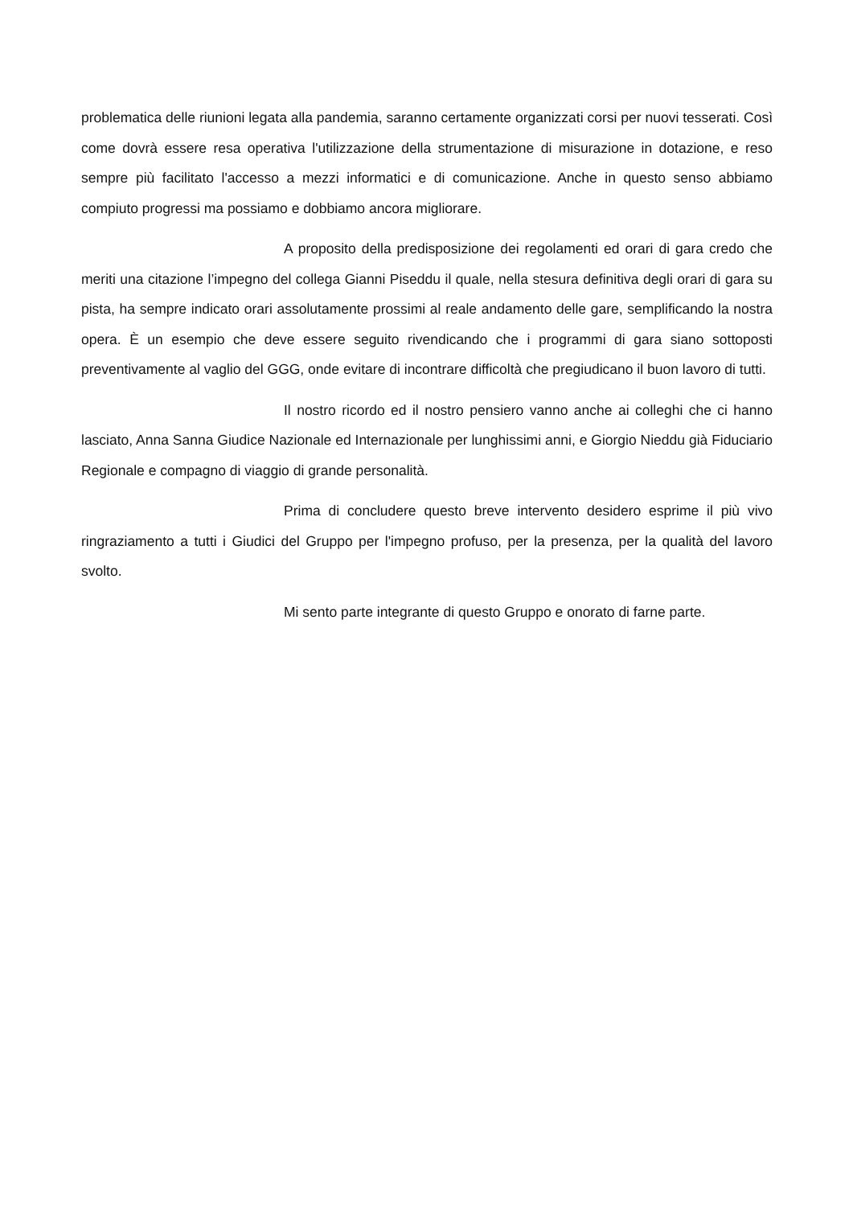problematica delle riunioni legata alla pandemia, saranno certamente organizzati corsi per nuovi tesserati. Così come dovrà essere resa operativa l'utilizzazione della strumentazione di misurazione in dotazione, e reso sempre più facilitato l'accesso a mezzi informatici e di comunicazione. Anche in questo senso abbiamo compiuto progressi ma possiamo e dobbiamo ancora migliorare.
A proposito della predisposizione dei regolamenti ed orari di gara credo che meriti una citazione l’impegno del collega Gianni Piseddu il quale, nella stesura definitiva degli orari di gara su pista, ha sempre indicato orari assolutamente prossimi al reale andamento delle gare, semplificando la nostra opera. È un esempio che deve essere seguito rivendicando che i programmi di gara siano sottoposti preventivamente al vaglio del GGG, onde evitare di incontrare difficoltà che pregiudicano il buon lavoro di tutti.
Il nostro ricordo ed il nostro pensiero vanno anche ai colleghi che ci hanno lasciato, Anna Sanna Giudice Nazionale ed Internazionale per lunghissimi anni, e Giorgio Nieddu già Fiduciario Regionale e compagno di viaggio di grande personalità.
Prima di concludere questo breve intervento desidero esprime il più vivo ringraziamento a tutti i Giudici del Gruppo per l'impegno profuso, per la presenza, per la qualità del lavoro svolto.
Mi sento parte integrante di questo Gruppo e onorato di farne parte.